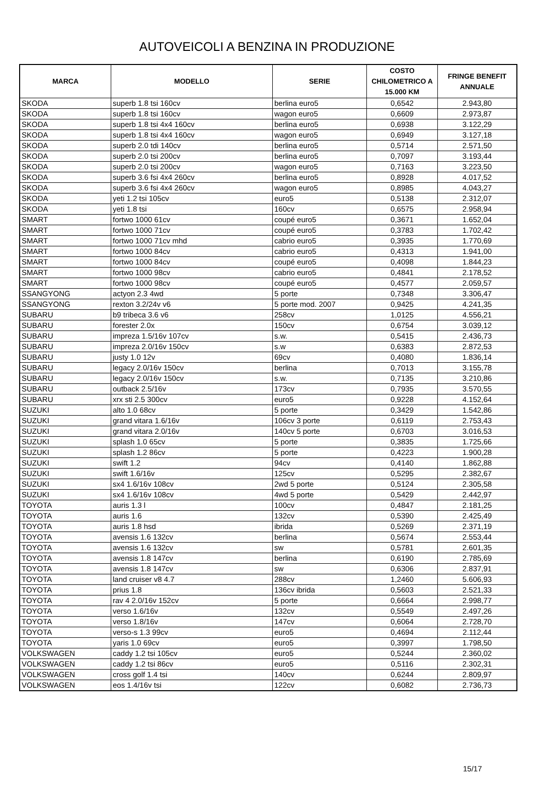AUTOVEICOLI A BENZINA IN PRODUZIONE
| MARCA | MODELLO | SERIE | COSTO CHILOMETRICO A 15.000 KM | FRINGE BENEFIT ANNUALE |
| --- | --- | --- | --- | --- |
| SKODA | superb 1.8 tsi 160cv | berlina euro5 | 0,6542 | 2.943,80 |
| SKODA | superb 1.8 tsi 160cv | wagon euro5 | 0,6609 | 2.973,87 |
| SKODA | superb 1.8 tsi 4x4 160cv | berlina euro5 | 0,6938 | 3.122,29 |
| SKODA | superb 1.8 tsi 4x4 160cv | wagon euro5 | 0,6949 | 3.127,18 |
| SKODA | superb 2.0 tdi 140cv | berlina euro5 | 0,5714 | 2.571,50 |
| SKODA | superb 2.0 tsi 200cv | berlina euro5 | 0,7097 | 3.193,44 |
| SKODA | superb 2.0 tsi 200cv | wagon euro5 | 0,7163 | 3.223,50 |
| SKODA | superb 3.6 fsi 4x4 260cv | berlina euro5 | 0,8928 | 4.017,52 |
| SKODA | superb 3.6 fsi 4x4 260cv | wagon euro5 | 0,8985 | 4.043,27 |
| SKODA | yeti 1.2 tsi 105cv | euro5 | 0,5138 | 2.312,07 |
| SKODA | yeti 1.8 tsi | 160cv | 0,6575 | 2.958,94 |
| SMART | fortwo 1000 61cv | coupé euro5 | 0,3671 | 1.652,04 |
| SMART | fortwo 1000 71cv | coupé euro5 | 0,3783 | 1.702,42 |
| SMART | fortwo 1000 71cv mhd | cabrio euro5 | 0,3935 | 1.770,69 |
| SMART | fortwo 1000 84cv | cabrio euro5 | 0,4313 | 1.941,00 |
| SMART | fortwo 1000 84cv | coupé euro5 | 0,4098 | 1.844,23 |
| SMART | fortwo 1000 98cv | cabrio euro5 | 0,4841 | 2.178,52 |
| SMART | fortwo 1000 98cv | coupé euro5 | 0,4577 | 2.059,57 |
| SSANGYONG | actyon 2.3 4wd | 5 porte | 0,7348 | 3.306,47 |
| SSANGYONG | rexton 3.2/24v v6 | 5 porte mod. 2007 | 0,9425 | 4.241,35 |
| SUBARU | b9 tribeca 3.6 v6 | 258cv | 1,0125 | 4.556,21 |
| SUBARU | forester 2.0x | 150cv | 0,6754 | 3.039,12 |
| SUBARU | impreza 1.5/16v 107cv | s.w. | 0,5415 | 2.436,73 |
| SUBARU | impreza 2.0/16v 150cv | s.w | 0,6383 | 2.872,53 |
| SUBARU | justy 1.0 12v | 69cv | 0,4080 | 1.836,14 |
| SUBARU | legacy 2.0/16v 150cv | berlina | 0,7013 | 3.155,78 |
| SUBARU | legacy 2.0/16v 150cv | s.w. | 0,7135 | 3.210,86 |
| SUBARU | outback 2.5/16v | 173cv | 0,7935 | 3.570,55 |
| SUBARU | xrx sti 2.5 300cv | euro5 | 0,9228 | 4.152,64 |
| SUZUKI | alto 1.0 68cv | 5 porte | 0,3429 | 1.542,86 |
| SUZUKI | grand vitara 1.6/16v | 106cv 3 porte | 0,6119 | 2.753,43 |
| SUZUKI | grand vitara 2.0/16v | 140cv 5 porte | 0,6703 | 3.016,53 |
| SUZUKI | splash 1.0 65cv | 5 porte | 0,3835 | 1.725,66 |
| SUZUKI | splash 1.2 86cv | 5 porte | 0,4223 | 1.900,28 |
| SUZUKI | swift 1.2 | 94cv | 0,4140 | 1.862,88 |
| SUZUKI | swift 1.6/16v | 125cv | 0,5295 | 2.382,67 |
| SUZUKI | sx4 1.6/16v 108cv | 2wd 5 porte | 0,5124 | 2.305,58 |
| SUZUKI | sx4 1.6/16v 108cv | 4wd 5 porte | 0,5429 | 2.442,97 |
| TOYOTA | auris 1.3 l | 100cv | 0,4847 | 2.181,25 |
| TOYOTA | auris 1.6 | 132cv | 0,5390 | 2.425,49 |
| TOYOTA | auris 1.8 hsd | ibrida | 0,5269 | 2.371,19 |
| TOYOTA | avensis 1.6 132cv | berlina | 0,5674 | 2.553,44 |
| TOYOTA | avensis 1.6 132cv | sw | 0,5781 | 2.601,35 |
| TOYOTA | avensis 1.8 147cv | berlina | 0,6190 | 2.785,69 |
| TOYOTA | avensis 1.8 147cv | sw | 0,6306 | 2.837,91 |
| TOYOTA | land cruiser v8 4.7 | 288cv | 1,2460 | 5.606,93 |
| TOYOTA | prius 1.8 | 136cv ibrida | 0,5603 | 2.521,33 |
| TOYOTA | rav 4 2.0/16v 152cv | 5 porte | 0,6664 | 2.998,77 |
| TOYOTA | verso 1.6/16v | 132cv | 0,5549 | 2.497,26 |
| TOYOTA | verso 1.8/16v | 147cv | 0,6064 | 2.728,70 |
| TOYOTA | verso-s 1.3 99cv | euro5 | 0,4694 | 2.112,44 |
| TOYOTA | yaris 1.0 69cv | euro5 | 0,3997 | 1.798,50 |
| VOLKSWAGEN | caddy 1.2 tsi 105cv | euro5 | 0,5244 | 2.360,02 |
| VOLKSWAGEN | caddy 1.2 tsi 86cv | euro5 | 0,5116 | 2.302,31 |
| VOLKSWAGEN | cross golf 1.4 tsi | 140cv | 0,6244 | 2.809,97 |
| VOLKSWAGEN | eos 1.4/16v tsi | 122cv | 0,6082 | 2.736,73 |
15/17